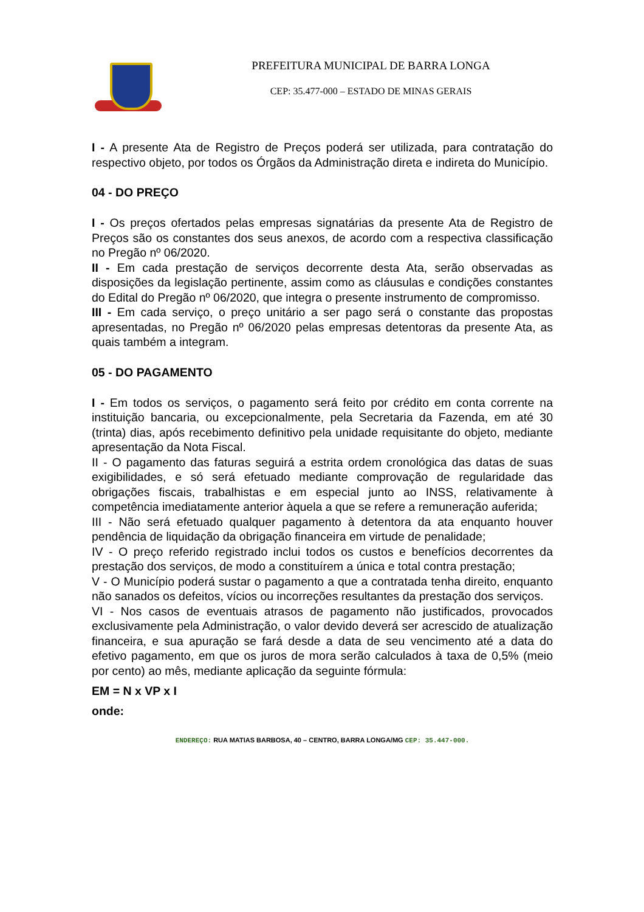PREFEITURA MUNICIPAL DE BARRA LONGA
CEP: 35.477-000 – ESTADO DE MINAS GERAIS
I - A presente Ata de Registro de Preços poderá ser utilizada, para contratação do respectivo objeto, por todos os Órgãos da Administração direta e indireta do Município.
04 - DO PREÇO
I - Os preços ofertados pelas empresas signatárias da presente Ata de Registro de Preços são os constantes dos seus anexos, de acordo com a respectiva classificação no Pregão nº 06/2020.
II - Em cada prestação de serviços decorrente desta Ata, serão observadas as disposições da legislação pertinente, assim como as cláusulas e condições constantes do Edital do Pregão nº 06/2020, que integra o presente instrumento de compromisso.
III - Em cada serviço, o preço unitário a ser pago será o constante das propostas apresentadas, no Pregão nº 06/2020 pelas empresas detentoras da presente Ata, as quais também a integram.
05 - DO PAGAMENTO
I - Em todos os serviços, o pagamento será feito por crédito em conta corrente na instituição bancaria, ou excepcionalmente, pela Secretaria da Fazenda, em até 30 (trinta) dias, após recebimento definitivo pela unidade requisitante do objeto, mediante apresentação da Nota Fiscal.
II - O pagamento das faturas seguirá a estrita ordem cronológica das datas de suas exigibilidades, e só será efetuado mediante comprovação de regularidade das obrigações fiscais, trabalhistas e em especial junto ao INSS, relativamente à competência imediatamente anterior àquela a que se refere a remuneração auferida;
III - Não será efetuado qualquer pagamento à detentora da ata enquanto houver pendência de liquidação da obrigação financeira em virtude de penalidade;
IV - O preço referido registrado inclui todos os custos e benefícios decorrentes da prestação dos serviços, de modo a constituírem a única e total contra prestação;
V - O Município poderá sustar o pagamento a que a contratada tenha direito, enquanto não sanados os defeitos, vícios ou incorreções resultantes da prestação dos serviços.
VI - Nos casos de eventuais atrasos de pagamento não justificados, provocados exclusivamente pela Administração, o valor devido deverá ser acrescido de atualização financeira, e sua apuração se fará desde a data de seu vencimento até a data do efetivo pagamento, em que os juros de mora serão calculados à taxa de 0,5% (meio por cento) ao mês, mediante aplicação da seguinte fórmula:
EM = N x VP x I
onde:
ENDEREÇO: RUA MATIAS BARBOSA, 40 – CENTRO, BARRA LONGA/MG CEP: 35.447-000.